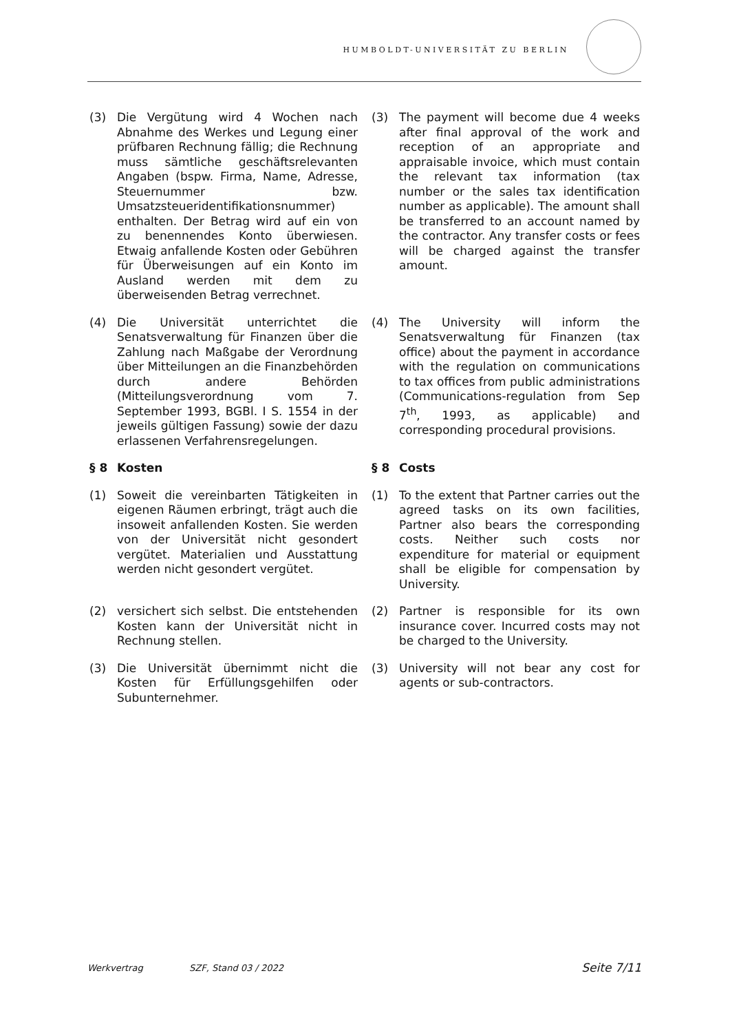HUMBOLDT-UNIVERSITÄT ZU BERLIN
(3) Die Vergütung wird 4 Wochen nach Abnahme des Werkes und Legung einer prüfbaren Rechnung fällig; die Rechnung muss sämtliche geschäftsrelevanten Angaben (bspw. Firma, Name, Adresse, Steuernummer bzw. Umsatzsteueridentifikationsnummer) enthalten. Der Betrag wird auf ein von zu benennendes Konto überwiesen. Etwaig anfallende Kosten oder Gebühren für Überweisungen auf ein Konto im Ausland werden mit dem zu überweisenden Betrag verrechnet.
(3) The payment will become due 4 weeks after final approval of the work and reception of an appropriate and appraisable invoice, which must contain the relevant tax information (tax number or the sales tax identification number as applicable). The amount shall be transferred to an account named by the contractor. Any transfer costs or fees will be charged against the transfer amount.
(4) Die Universität unterrichtet die Senatsverwaltung für Finanzen über die Zahlung nach Maßgabe der Verordnung über Mitteilungen an die Finanzbehörden durch andere Behörden (Mitteilungsverordnung vom 7. September 1993, BGBl. I S. 1554 in der jeweils gültigen Fassung) sowie der dazu erlassenen Verfahrensregelungen.
(4) The University will inform the Senatsverwaltung für Finanzen (tax office) about the payment in accordance with the regulation on communications to tax offices from public administrations (Communications-regulation from Sep 7<sup>th</sup>, 1993, as applicable) and corresponding procedural provisions.
§ 8 Kosten § 8 Costs
(1) Soweit die vereinbarten Tätigkeiten in eigenen Räumen erbringt, trägt auch die insoweit anfallenden Kosten. Sie werden von der Universität nicht gesondert vergütet. Materialien und Ausstattung werden nicht gesondert vergütet.
(1) To the extent that Partner carries out the agreed tasks on its own facilities, Partner also bears the corresponding costs. Neither such costs nor expenditure for material or equipment shall be eligible for compensation by University.
(2) versichert sich selbst. Die entstehenden Kosten kann der Universität nicht in Rechnung stellen.
(2) Partner is responsible for its own insurance cover. Incurred costs may not be charged to the University.
(3) Die Universität übernimmt nicht die Kosten für Erfüllungsgehilfen oder Subunternehmer.
(3) University will not bear any cost for agents or sub-contractors.
Werkvertrag SZF, Stand 03 / 2022 Seite 7/11